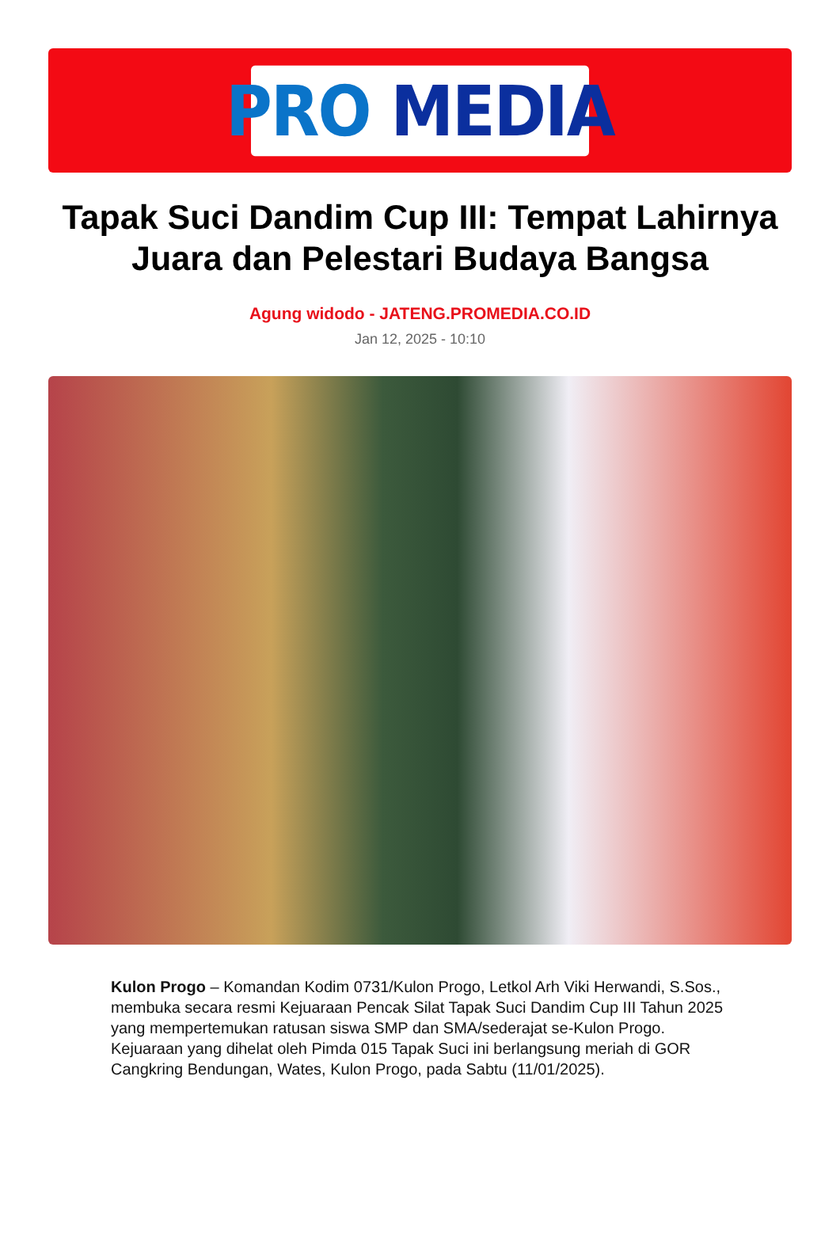PRO MEDIA
Tapak Suci Dandim Cup III: Tempat Lahirnya Juara dan Pelestari Budaya Bangsa
Agung widodo - JATENG.PROMEDIA.CO.ID
Jan 12, 2025 - 10:10
Kulon Progo – Komandan Kodim 0731/Kulon Progo, Letkol Arh Viki Herwandi, S.Sos., membuka secara resmi Kejuaraan Pencak Silat Tapak Suci Dandim Cup III Tahun 2025 yang mempertemukan ratusan siswa SMP dan SMA/sederajat se-Kulon Progo. Kejuaraan yang dihelat oleh Pimda 015 Tapak Suci ini berlangsung meriah di GOR Cangkring Bendungan, Wates, Kulon Progo, pada Sabtu (11/01/2025).